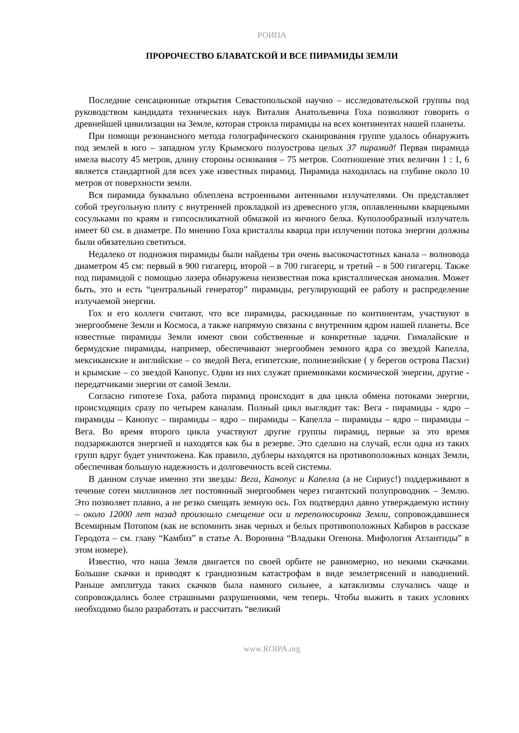РОИПА
ПРОРОЧЕСТВО БЛАВАТСКОЙ И ВСЕ ПИРАМИДЫ ЗЕМЛИ
Последние сенсационные открытия Севастопольской научно – исследовательской группы под руководством кандидата технических наук Виталия Анатольевича Гоха позволяют говорить о древнейшей цивилизации на Земле, которая строила пирамиды на всех континентах нашей планеты.
При помощи резонансного метода голографического сканирования группе удалось обнаружить под землей в юго – западном углу Крымского полуострова целых 37 пирамид! Первая пирамида имела высоту 45 метров, длину стороны основания – 75 метров. Соотношение этих величин 1 : 1, 6 является стандартной для всех уже известных пирамид. Пирамида находилась на глубине около 10 метров от поверхности земли.
Вся пирамида буквально облеплена встроенными антенными излучателями. Он представляет собой треугольную плиту с внутренней прокладкой из древесного угля, оплавленными кварцевыми сосульками по краям и гипсосиликатной обмазкой из яичного белка. Куполообразный излучатель имеет 60 см. в диаметре. По мнению Гоха кристаллы кварца при излучении потока энергии должны были обязательно светиться.
Недалеко от подножия пирамиды были найдены три очень высокочастотных канала – волновода диаметром 45 см: первый в 900 гигагерц, второй – в 700 гигагерц, и третий – в 500 гигагерц. Также под пирамидой с помощью лазера обнаружена неизвестная пока кристаллическая аномалия. Может быть, это и есть “центральный генератор” пирамиды, регулирующий ее работу и распределение излучаемой энергии.
Гох и его коллеги считают, что все пирамиды, раскиданные по континентам, участвуют в энергообмене Земли и Космоса, а также напрямую связаны с внутренним ядром нашей планеты. Все известные пирамиды Земли имеют свои собственные и конкретные задачи. Гималайские и бермудские пирамиды, например, обеспечивают энергообмен земного ядра со звездой Капелла, мексиканские и английские – со зведой Вега, египетские, полинезийские ( у берегов острова Пасхи) и крымские – со звездой Канопус. Одни из них служат приемниками космической энергии, другие - передатчиками энергии от самой Земли.
Согласно гипотезе Гоха, работа пирамид происходит в два цикла обмена потоками энергии, происходящих сразу по четырем каналам. Полный цикл выглядит так: Вега - пирамиды - ядро – пирамиды – Канопус – пирамиды – ядро – пирамиды – Капелла – пирамиды – ядро – пирамиды – Вега. Во время второго цикла участвуют другие группы пирамид, первые за это время подзаряжаются энергией и находятся как бы в резерве. Это сделано на случай, если одна из таких групп вдруг будет уничтожена. Как правило, дублеры находятся на противоположных концах Земли, обеспечивая большую надежность и долговечность всей системы.
В данном случае именно эти звезды: Вега, Канопус и Капелла (а не Сириус!) поддерживают в течение сотен миллионов лет постоянный энергообмен через гигантский полупроводник – Землю. Это позволяет плавно, а не резко смещать земную ось. Гох подтвердил давно утверждаемую истину – около 12000 лет назад произошло смещение оси и переполюсировка Земли, сопровождавшиеся Всемирным Потопом (как не вспомнить знак черных и белых противоположных Кабиров в рассказе Геродота – см. главу “Камбиз” в статье А. Воронина “Владыки Огенона. Мифология Атлантиды” в этом номере).
Известно, что наша Земля двигается по своей орбите не равномерно, но некими скачками. Большие скачки и приводят к грандиозным катастрофам в виде землетрясений и наводнений. Раньше амплитуда таких скачков была намного сильнее, а катаклизмы случались чаще и сопровождались более страшными разрушениями, чем теперь. Чтобы выжить в таких условиях необходимо было разработать и рассчитать “великий
www.ROIPA.org